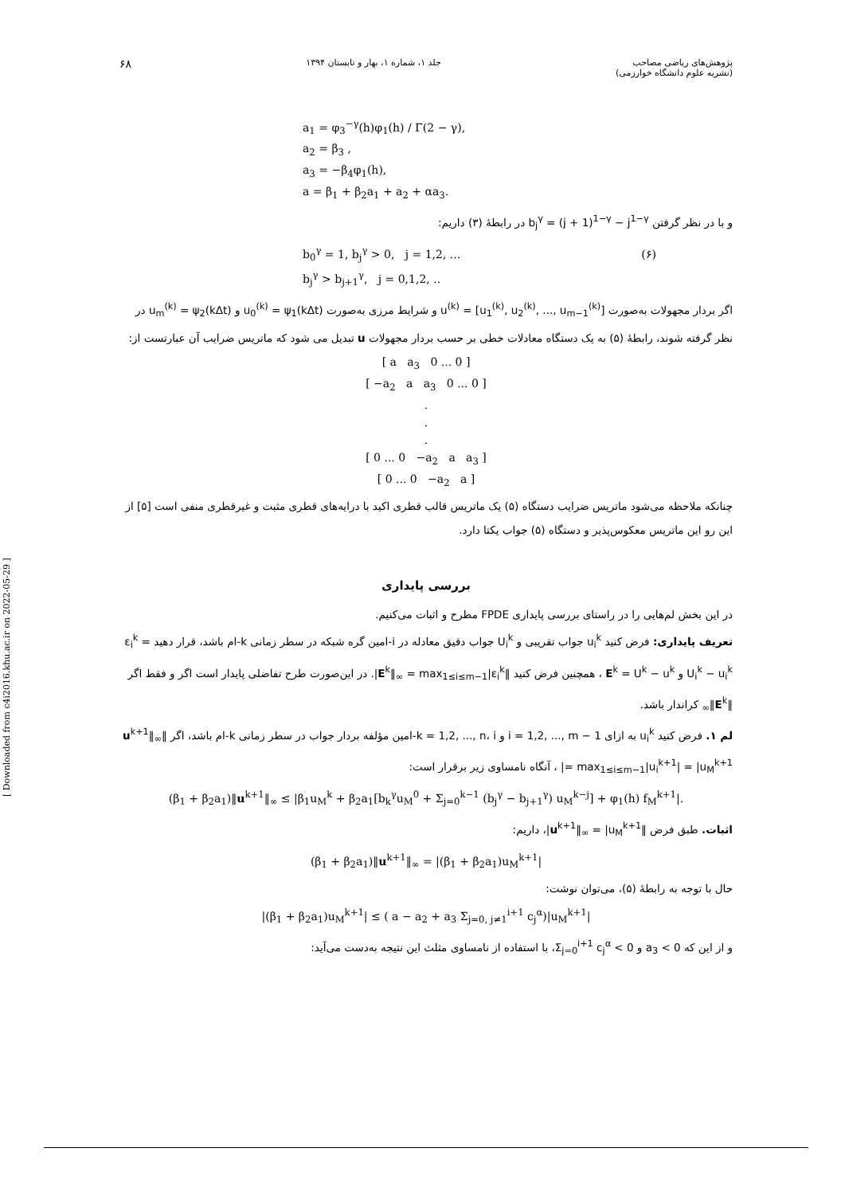پژوهش‌های ریاضی مصاحب
(نشریه علوم دانشگاه خوارزمی) جلد ۱، شماره ۱، بهار و تابستان ۱۳۹۴ ۶۸
a<sub>1</sub> = φ<sub>3</sub><sup>−γ</sup>(h)φ<sub>1</sub>(h) / Γ(2 − γ),
a<sub>2</sub> = β<sub>3</sub> ,
a<sub>3</sub> = −β<sub>4</sub>φ<sub>1</sub>(h),
a = β<sub>1</sub> + β<sub>2</sub>a<sub>1</sub> + a<sub>2</sub> + αa<sub>3</sub>.
و با در نظر گرفتن b<sub>j</sub><sup>γ</sup> = (j + 1)<sup>1−γ</sup> − j<sup>1−γ</sup> در رابطهٔ (۳) داریم:
b<sub>0</sub><sup>γ</sup> = 1, b<sub>j</sub><sup>γ</sup> > 0, j = 1,2, ... (۶)
b<sub>j</sub><sup>γ</sup> > b<sub>j+1</sub><sup>γ</sup>, j = 0,1,2, ..
اگر بردار مجهولات به‌صورت u<sup>(k)</sup> = [u<sub>1</sub><sup>(k)</sup>, u<sub>2</sub><sup>(k)</sup>, ..., u<sub>m−1</sub><sup>(k)</sup>] و شرایط مرزی به‌صورت u<sub>0</sub><sup>(k)</sup> = ψ<sub>1</sub>(kΔt) و u<sub>m</sub><sup>(k)</sup> = ψ<sub>2</sub>(kΔt) در نظر گرفته شوند، رابطهٔ (۵) به یک دستگاه معادلات خطی بر حسب بردار مجهولات u تبدیل می شود که ماتریس ضرایب آن عبارتست از:
[ a a<sub>3</sub> 0 ... 0 ]
[ −a<sub>2</sub> a a<sub>3</sub> 0 ... 0 ]
.
.
.
[ 0 ... 0 −a<sub>2</sub> a a<sub>3</sub> ]
[ 0 ... 0 −a<sub>2</sub> a ]
چنانکه ملاحظه می‌شود ماتریس ضرایب دستگاه (۵) یک ماتریس قالب قطری اکید با درایه‌های قطری مثبت و غیرقطری منفی است [۵] از این رو این ماتریس معکوس‌پذیر و دستگاه (۵) جواب یکتا دارد.
بررسی پایداری
در این بخش لم‌هایی را در راستای بررسی پایداری FPDE مطرح و اثبات می‌کنیم.
تعریف پایداری: فرض کنید u<sub>i</sub><sup>k</sup> جواب تقریبی و U<sub>i</sub><sup>k</sup> جواب دقیق معادله در i-امین گره شبکه در سطر زمانی k-ام باشد، قرار دهید ε<sub>i</sub><sup>k</sup> = U<sub>i</sub><sup>k</sup> − u<sub>i</sub><sup>k</sup> و E<sup>k</sup> = U<sup>k</sup> − u<sup>k</sup> ، همچنین فرض کنید ‖E<sup>k</sup>‖<sub>∞</sub> = max<sub>1≤i≤m−1</sub>|ε<sub>i</sub><sup>k</sup>|. در این‌صورت طرح تفاضلی پایدار است اگر و فقط اگر ‖E<sup>k</sup>‖<sub>∞</sub> کراندار باشد.
لم ۱. فرض کنید u<sub>i</sub><sup>k</sup> به ازای i = 1,2, ..., m − 1 و k = 1,2, ..., n، i-امین مؤلفه بردار جواب در سطر زمانی k-ام باشد، اگر ‖u<sup>k+1</sup>‖<sub>∞</sub> = max<sub>1≤i≤m−1</sub>|u<sub>i</sub><sup>k+1</sup>| = |u<sub>M</sub><sup>k+1</sup>| ، آنگاه نامساوی زیر برقرار است:
(β<sub>1</sub> + β<sub>2</sub>a<sub>1</sub>)‖u<sup>k+1</sup>‖<sub>∞</sub> ≤ |β<sub>1</sub>u<sub>M</sub><sup>k</sup> + β<sub>2</sub>a<sub>1</sub>[b<sub>k</sub><sup>γ</sup>u<sub>M</sub><sup>0</sup> + Σ<sub>j=0</sub><sup>k−1</sup> (b<sub>j</sub><sup>γ</sup> − b<sub>j+1</sub><sup>γ</sup>) u<sub>M</sub><sup>k−j</sup>] + φ<sub>1</sub>(h) f<sub>M</sub><sup>k+1</sup>|.
اثبات. طبق فرض ‖u<sup>k+1</sup>‖<sub>∞</sub> = |u<sub>M</sub><sup>k+1</sup>|، داریم:
(β<sub>1</sub> + β<sub>2</sub>a<sub>1</sub>)‖u<sup>k+1</sup>‖<sub>∞</sub> = |(β<sub>1</sub> + β<sub>2</sub>a<sub>1</sub>)u<sub>M</sub><sup>k+1</sup>|
حال با توجه به رابطهٔ (۵)، می‌توان نوشت:
|(β<sub>1</sub> + β<sub>2</sub>a<sub>1</sub>)u<sub>M</sub><sup>k+1</sup>| ≤ ( a − a<sub>2</sub> + a<sub>3</sub> Σ<sub>j=0, j≠1</sub><sup>i+1</sup> c<sub>j</sub><sup>α</sup>)|u<sub>M</sub><sup>k+1</sup>|
و از این که a<sub>3</sub> < 0 و Σ<sub>j=0</sub><sup>i+1</sup> c<sub>j</sub><sup>α</sup> < 0، با استفاده از نامساوی مثلث این نتیجه به‌دست می‌آید:
[ Downloaded from c4i2016.khu.ac.ir on 2022-05-29 ]